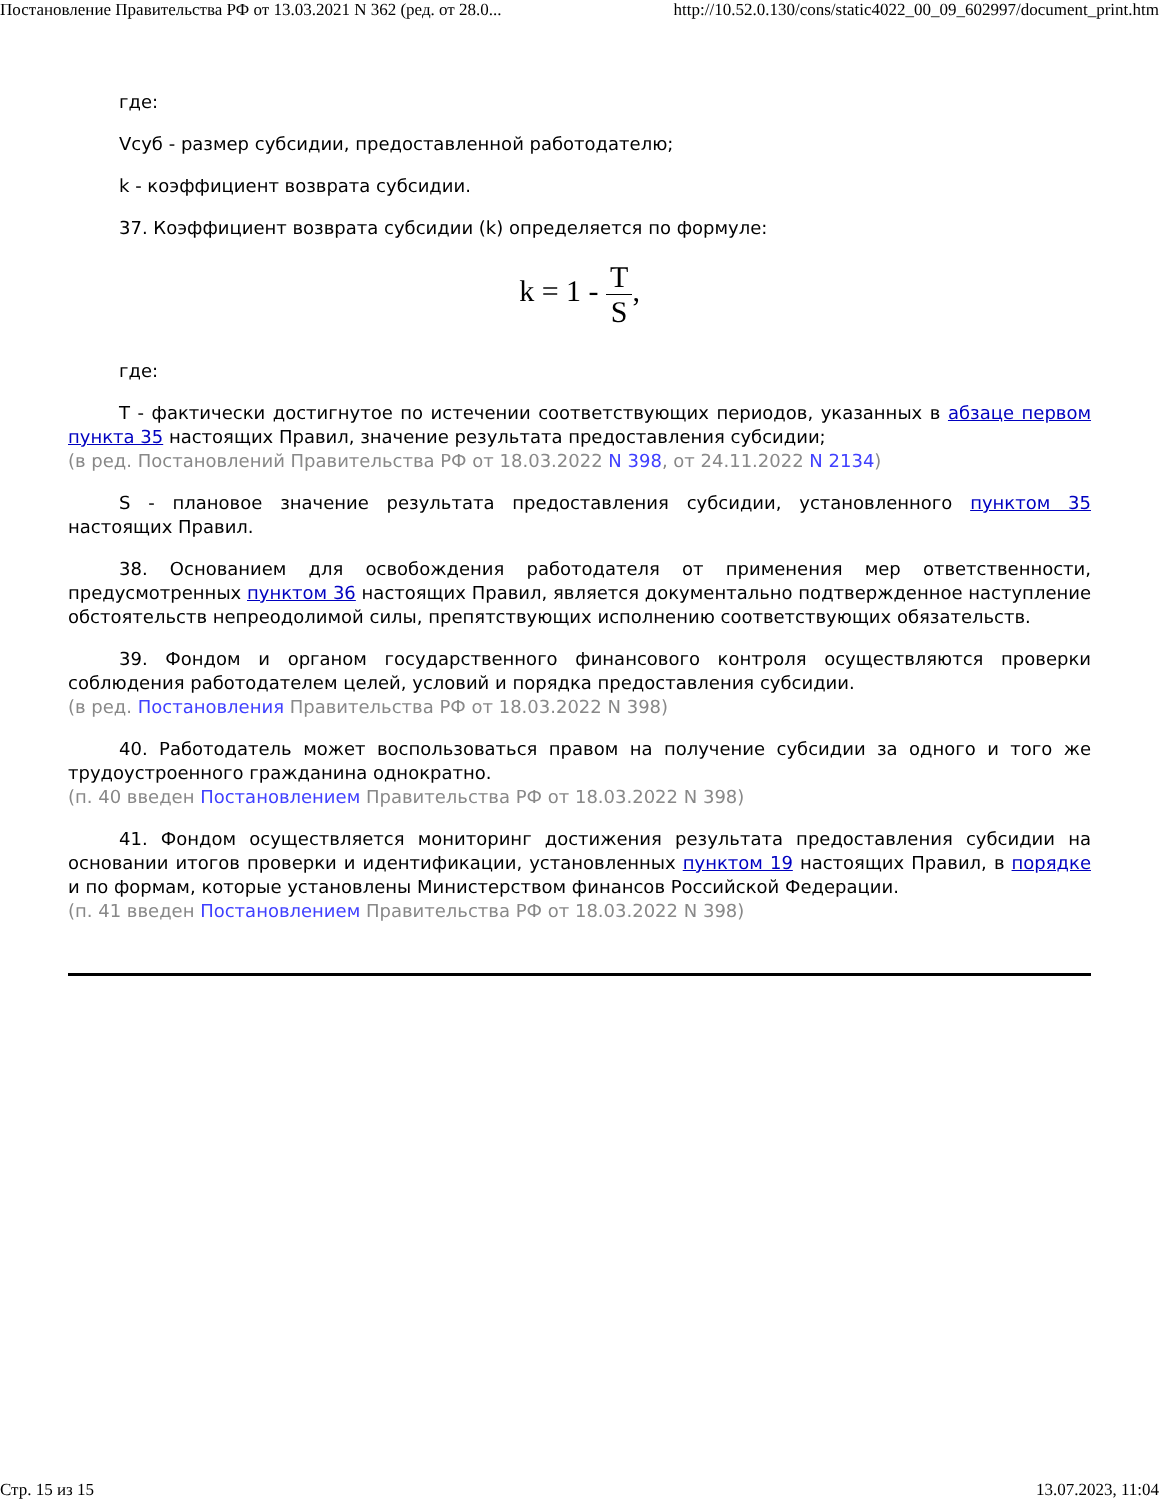Постановление Правительства РФ от 13.03.2021 N 362 (ред. от 28.0... http://10.52.0.130/cons/static4022_00_09_602997/document_print.htm
где:
Vсуб - размер субсидии, предоставленной работодателю;
k - коэффициент возврата субсидии.
37. Коэффициент возврата субсидии (k) определяется по формуле:
k = 1 - T S,
где:
T - фактически достигнутое по истечении соответствующих периодов, указанных в абзаце первом пункта 35 настоящих Правил, значение результата предоставления субсидии;
(в ред. Постановлений Правительства РФ от 18.03.2022 N 398, от 24.11.2022 N 2134)
S - плановое значение результата предоставления субсидии, установленного пунктом 35 настоящих Правил.
38. Основанием для освобождения работодателя от применения мер ответственности, предусмотренных пунктом 36 настоящих Правил, является документально подтвержденное наступление обстоятельств непреодолимой силы, препятствующих исполнению соответствующих обязательств.
39. Фондом и органом государственного финансового контроля осуществляются проверки соблюдения работодателем целей, условий и порядка предоставления субсидии.
(в ред. Постановления Правительства РФ от 18.03.2022 N 398)
40. Работодатель может воспользоваться правом на получение субсидии за одного и того же трудоустроенного гражданина однократно.
(п. 40 введен Постановлением Правительства РФ от 18.03.2022 N 398)
41. Фондом осуществляется мониторинг достижения результата предоставления субсидии на основании итогов проверки и идентификации, установленных пунктом 19 настоящих Правил, в порядке и по формам, которые установлены Министерством финансов Российской Федерации.
(п. 41 введен Постановлением Правительства РФ от 18.03.2022 N 398)
Стр. 15 из 15 13.07.2023, 11:04